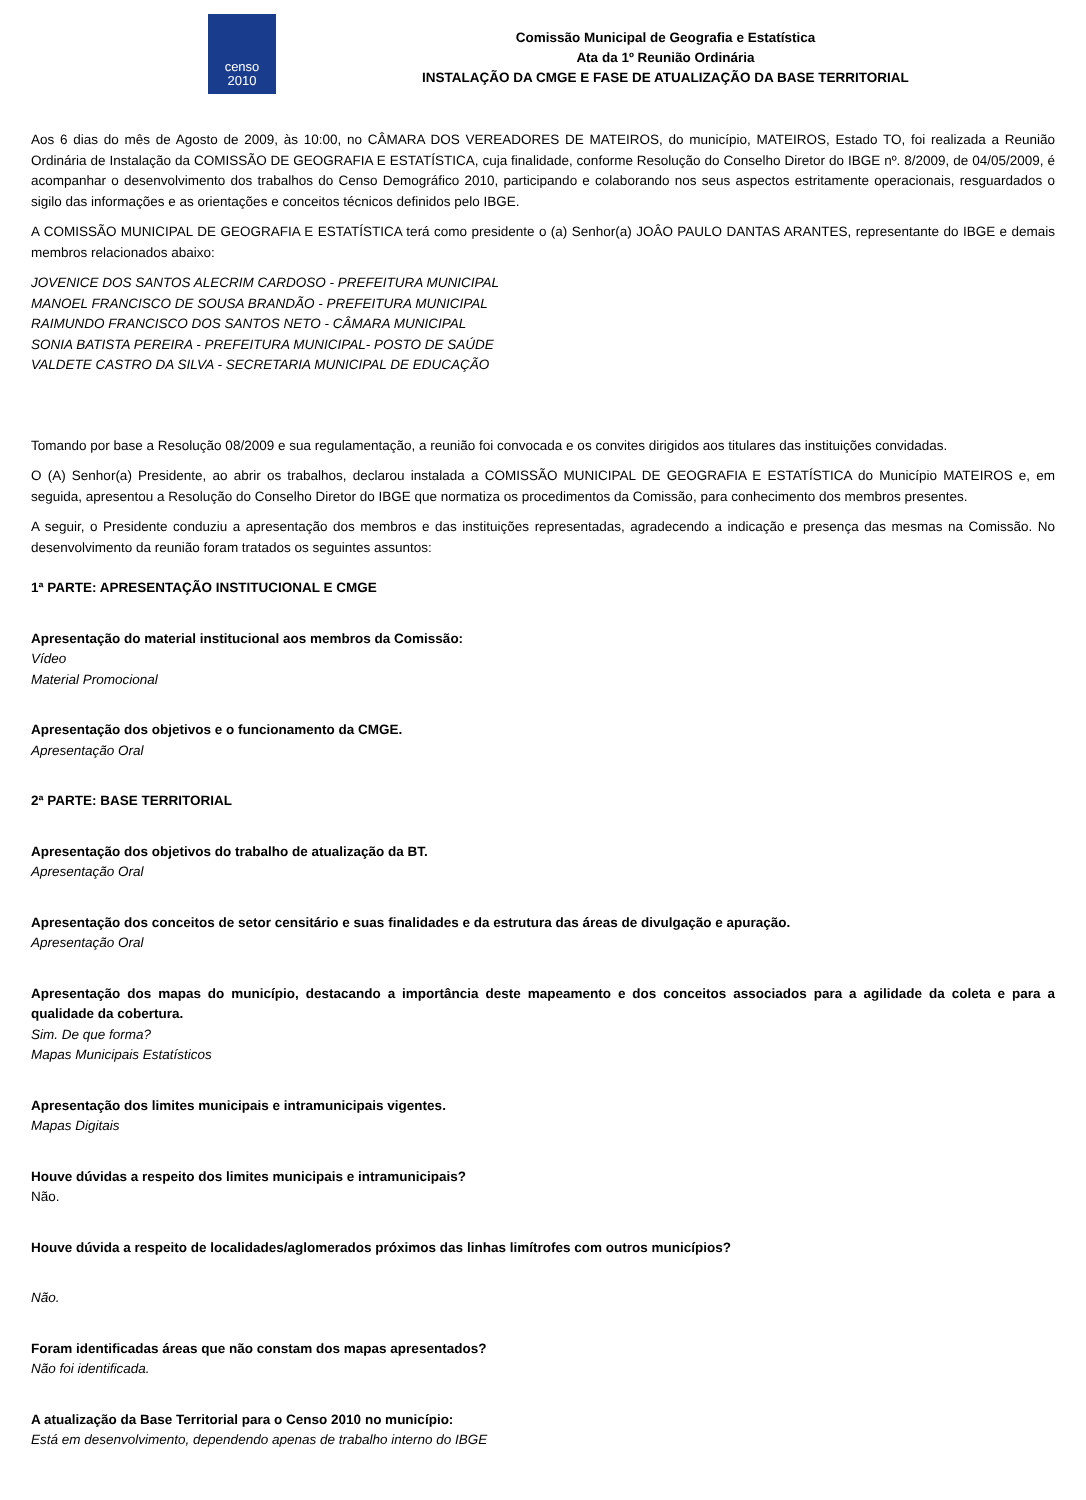censo
2010
Comissão Municipal de Geografia e Estatística
Ata da 1º Reunião Ordinária
INSTALAÇÃO DA CMGE E FASE DE ATUALIZAÇÃO DA BASE TERRITORIAL
Aos 6 dias do mês de Agosto de 2009, às 10:00, no CÂMARA DOS VEREADORES DE MATEIROS, do município, MATEIROS, Estado TO, foi realizada a Reunião Ordinária de Instalação da COMISSÃO DE GEOGRAFIA E ESTATÍSTICA, cuja finalidade, conforme Resolução do Conselho Diretor do IBGE nº. 8/2009, de 04/05/2009, é acompanhar o desenvolvimento dos trabalhos do Censo Demográfico 2010, participando e colaborando nos seus aspectos estritamente operacionais, resguardados o sigilo das informações e as orientações e conceitos técnicos definidos pelo IBGE.
A COMISSÃO MUNICIPAL DE GEOGRAFIA E ESTATÍSTICA terá como presidente o (a) Senhor(a) JOÂO PAULO DANTAS ARANTES, representante do IBGE e demais membros relacionados abaixo:
JOVENICE DOS SANTOS ALECRIM CARDOSO - PREFEITURA MUNICIPAL
MANOEL FRANCISCO DE SOUSA BRANDÃO - PREFEITURA MUNICIPAL
RAIMUNDO FRANCISCO DOS SANTOS NETO - CÂMARA MUNICIPAL
SONIA BATISTA PEREIRA - PREFEITURA MUNICIPAL- POSTO DE SAÚDE
VALDETE CASTRO DA SILVA - SECRETARIA MUNICIPAL DE EDUCAÇÃO
Tomando por base a Resolução 08/2009 e sua regulamentação, a reunião foi convocada e os convites dirigidos aos titulares das instituições convidadas.
O (A) Senhor(a) Presidente, ao abrir os trabalhos, declarou instalada a COMISSÃO MUNICIPAL DE GEOGRAFIA E ESTATÍSTICA do Município MATEIROS e, em seguida, apresentou a Resolução do Conselho Diretor do IBGE que normatiza os procedimentos da Comissão, para conhecimento dos membros presentes.
A seguir, o Presidente conduziu a apresentação dos membros e das instituições representadas, agradecendo a indicação e presença das mesmas na Comissão. No desenvolvimento da reunião foram tratados os seguintes assuntos:
1ª PARTE: APRESENTAÇÃO INSTITUCIONAL E CMGE
Apresentação do material institucional aos membros da Comissão:
Vídeo
Material Promocional
Apresentação dos objetivos e o funcionamento da CMGE.
Apresentação Oral
2ª PARTE: BASE TERRITORIAL
Apresentação dos objetivos do trabalho de atualização da BT.
Apresentação Oral
Apresentação dos conceitos de setor censitário e suas finalidades e da estrutura das áreas de divulgação e apuração.
Apresentação Oral
Apresentação dos mapas do município, destacando a importância deste mapeamento e dos conceitos associados para a agilidade da coleta e para a qualidade da cobertura.
Sim. De que forma?
Mapas Municipais Estatísticos
Apresentação dos limites municipais e intramunicipais vigentes.
Mapas Digitais
Houve dúvidas a respeito dos limites municipais e intramunicipais?
Não.
Houve dúvida a respeito de localidades/aglomerados próximos das linhas limítrofes com outros municípios?
Não.
Foram identificadas áreas que não constam dos mapas apresentados?
Não foi identificada.
A atualização da Base Territorial para o Censo 2010 no município:
Está em desenvolvimento, dependendo apenas de trabalho interno do IBGE